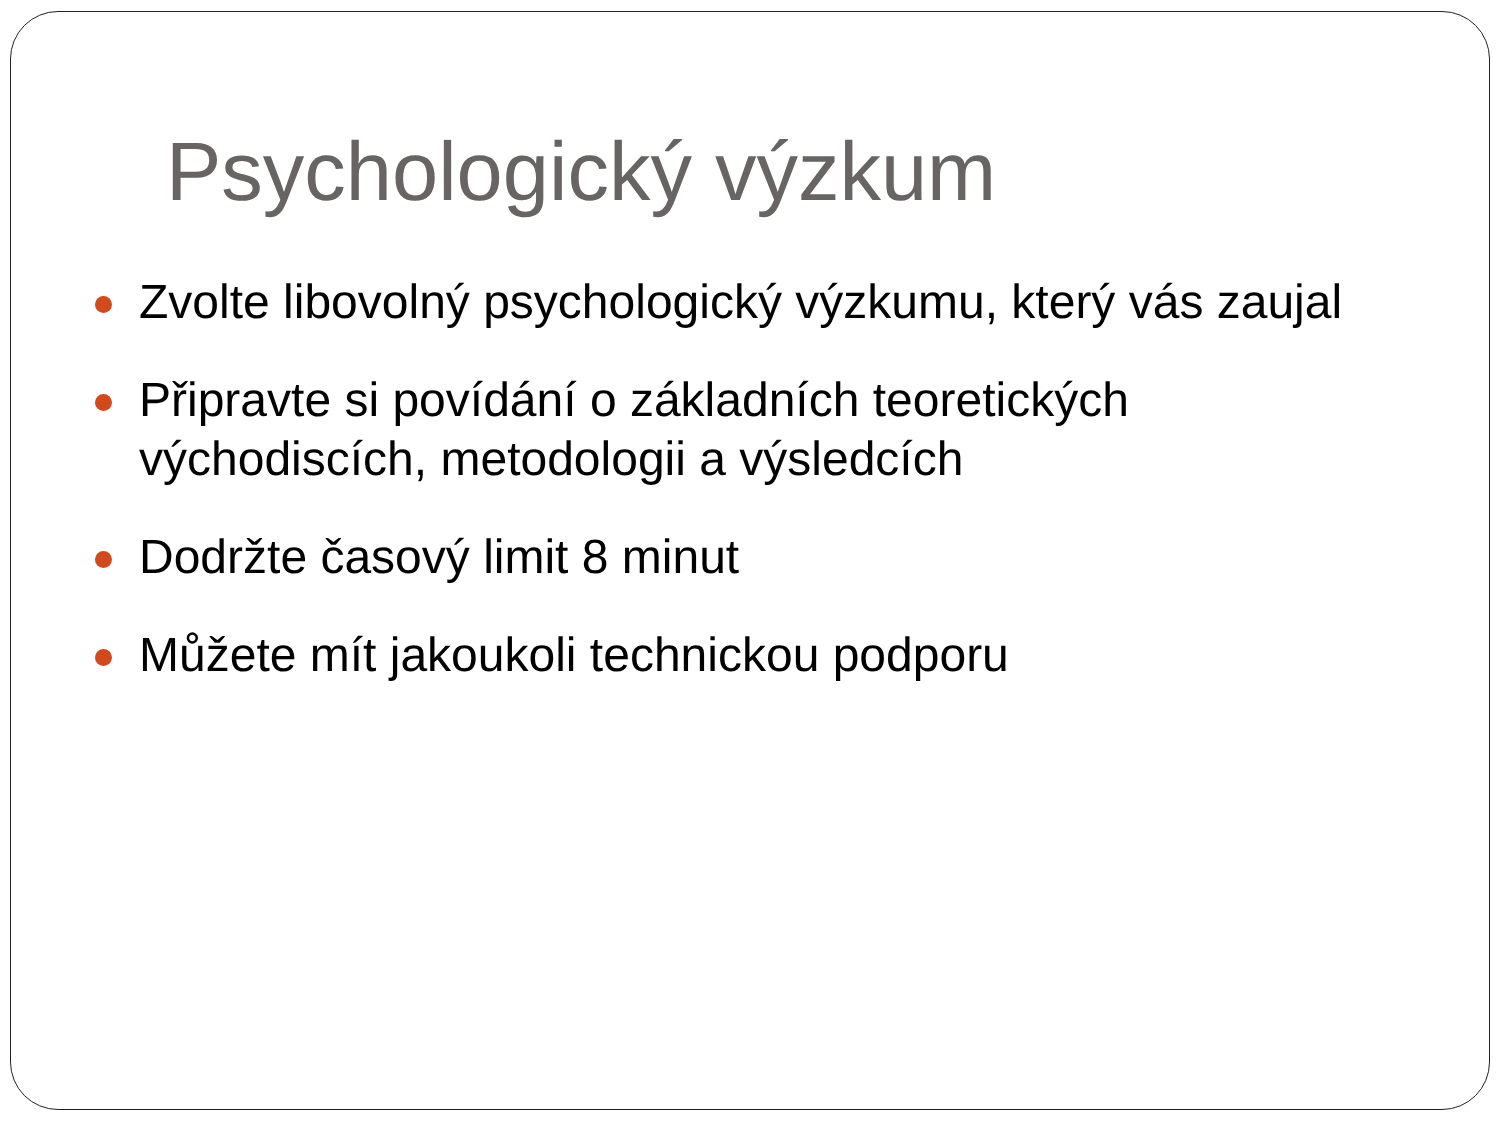Psychologický výzkum
Zvolte libovolný psychologický výzkumu, který vás zaujal
Připravte si povídání o základních teoretických
východiscích, metodologii a výsledcích
Dodržte časový limit 8 minut
Můžete mít jakoukoli technickou podporu